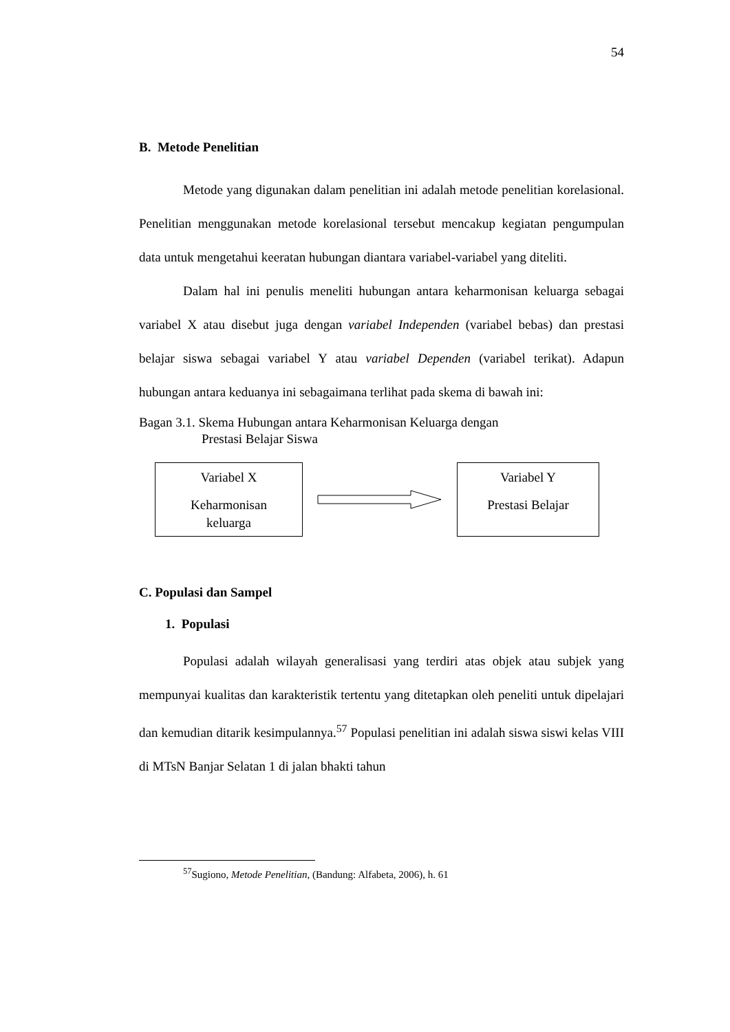54
B. Metode Penelitian
Metode yang digunakan dalam penelitian ini adalah metode penelitian korelasional. Penelitian menggunakan metode korelasional tersebut mencakup kegiatan pengumpulan data untuk mengetahui keeratan hubungan diantara variabel-variabel yang diteliti.
Dalam hal ini penulis meneliti hubungan antara keharmonisan keluarga sebagai variabel X atau disebut juga dengan variabel Independen (variabel bebas) dan prestasi belajar siswa sebagai variabel Y atau variabel Dependen (variabel terikat). Adapun hubungan antara keduanya ini sebagaimana terlihat pada skema di bawah ini:
Bagan 3.1. Skema Hubungan antara Keharmonisan Keluarga dengan
Prestasi Belajar Siswa
Variabel X
Keharmonisan
keluarga
Variabel Y
Prestasi Belajar
C. Populasi dan Sampel
1. Populasi
Populasi adalah wilayah generalisasi yang terdiri atas objek atau subjek yang mempunyai kualitas dan karakteristik tertentu yang ditetapkan oleh peneliti untuk dipelajari dan kemudian ditarik kesimpulannya.<sup>57</sup> Populasi penelitian ini adalah siswa siswi kelas VIII di MTsN Banjar Selatan 1 di jalan bhakti tahun
<sup>57</sup> Sugiono, Metode Penelitian, (Bandung: Alfabeta, 2006), h. 61